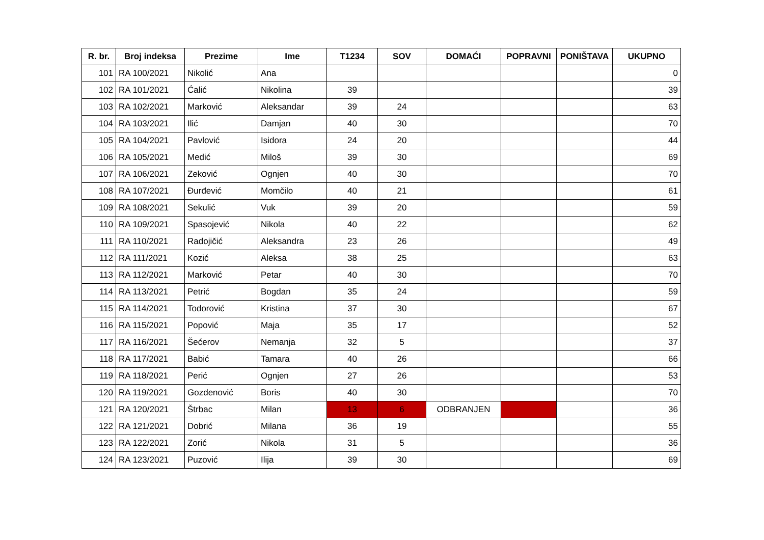| R. br. | Broj indeksa | Prezime | Ime | T1234 | SOV | DOMAĆI | POPRAVNI | PONIŠTAVA | UKUPNO |
| --- | --- | --- | --- | --- | --- | --- | --- | --- | --- |
| 101 | RA 100/2021 | Nikolić | Ana | | | | | | 0 |
| 102 | RA 101/2021 | Ćalić | Nikolina | 39 | | | | | 39 |
| 103 | RA 102/2021 | Marković | Aleksandar | 39 | 24 | | | | 63 |
| 104 | RA 103/2021 | Ilić | Damjan | 40 | 30 | | | | 70 |
| 105 | RA 104/2021 | Pavlović | Isidora | 24 | 20 | | | | 44 |
| 106 | RA 105/2021 | Medić | Miloš | 39 | 30 | | | | 69 |
| 107 | RA 106/2021 | Zeković | Ognjen | 40 | 30 | | | | 70 |
| 108 | RA 107/2021 | Đurđević | Momčilo | 40 | 21 | | | | 61 |
| 109 | RA 108/2021 | Sekulić | Vuk | 39 | 20 | | | | 59 |
| 110 | RA 109/2021 | Spasojević | Nikola | 40 | 22 | | | | 62 |
| 111 | RA 110/2021 | Radojičić | Aleksandra | 23 | 26 | | | | 49 |
| 112 | RA 111/2021 | Kozić | Aleksa | 38 | 25 | | | | 63 |
| 113 | RA 112/2021 | Marković | Petar | 40 | 30 | | | | 70 |
| 114 | RA 113/2021 | Petrić | Bogdan | 35 | 24 | | | | 59 |
| 115 | RA 114/2021 | Todorović | Kristina | 37 | 30 | | | | 67 |
| 116 | RA 115/2021 | Popović | Maja | 35 | 17 | | | | 52 |
| 117 | RA 116/2021 | Šećerov | Nemanja | 32 | 5 | | | | 37 |
| 118 | RA 117/2021 | Babić | Tamara | 40 | 26 | | | | 66 |
| 119 | RA 118/2021 | Perić | Ognjen | 27 | 26 | | | | 53 |
| 120 | RA 119/2021 | Gozdenović | Boris | 40 | 30 | | | | 70 |
| 121 | RA 120/2021 | Štrbac | Milan | 13 | 6 | ODBRANJEN | | | 36 |
| 122 | RA 121/2021 | Dobrić | Milana | 36 | 19 | | | | 55 |
| 123 | RA 122/2021 | Zorić | Nikola | 31 | 5 | | | | 36 |
| 124 | RA 123/2021 | Puzović | Ilija | 39 | 30 | | | | 69 |